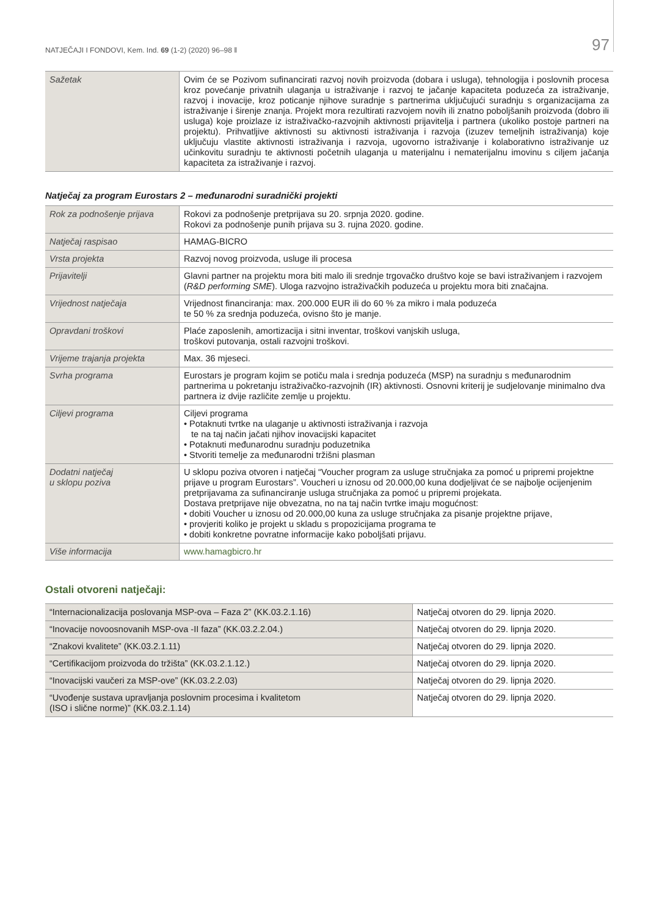NATJEČAJI I FONDOVI, Kem. Ind. 69 (1-2) (2020) 96–98 ‖ 97
| Sažetak | Ovim će se Pozivom sufinancirati razvoj novih proizvoda (dobara i usluga), tehnologija i poslovnih procesa kroz povećanje privatnih ulaganja u istraživanje i razvoj te jačanje kapaciteta poduzeća za istraživanje, razvoj i inovacije, kroz poticanje njihove suradnje s partnerima uključujući suradnju s organizacijama za istraživanje i širenje znanja. Projekt mora rezultirati razvojem novih ili znatno poboljšanih proizvoda (dobro ili usluga) koje proizlaze iz istraživačko-razvojnih aktivnosti prijavitelja i partnera (ukoliko postoje partneri na projektu). Prihvatljive aktivnosti su aktivnosti istraživanja i razvoja (izuzev temeljnih istraživanja) koje uključuju vlastite aktivnosti istraživanja i razvoja, ugovorno istraživanje i kolaborativno istraživanje uz učinkovitu suradnju te aktivnosti početnih ulaganja u materijalnu i nematerijalnu imovinu s ciljem jačanja kapaciteta za istraživanje i razvoj. |
Natječaj za program Eurostars 2 – međunarodni suradnički projekti
| Rok za podnošenje prijava | Rokovi za podnošenje pretprijava su 20. srpnja 2020. godine. Rokovi za podnošenje punih prijava su 3. rujna 2020. godine. |
| Natječaj raspisao | HAMAG-BICRO |
| Vrsta projekta | Razvoj novog proizvoda, usluge ili procesa |
| Prijavitelji | Glavni partner na projektu mora biti malo ili srednje trgovačko društvo koje se bavi istraživanjem i razvojem ( R&D performing SME ). Uloga razvojno istraživačkih poduzeća u projektu mora biti značajna. |
| Vrijednost natječaja | Vrijednost financiranja: max. 200.000 EUR ili do 60 % za mikro i mala poduzeća te 50 % za srednja poduzeća, ovisno što je manje. |
| Opravdani troškovi | Plaće zaposlenih, amortizacija i sitni inventar, troškovi vanjskih usluga, troškovi putovanja, ostali razvojni troškovi. |
| Vrijeme trajanja projekta | Max. 36 mjeseci. |
| Svrha programa | Eurostars je program kojim se potiču mala i srednja poduzeća (MSP) na suradnju s međunarodnim partnerima u pokretanju istraživačko-razvojnih (IR) aktivnosti. Osnovni kriterij je sudjelovanje minimalno dva partnera iz dvije različite zemlje u projektu. |
| Ciljevi programa | Ciljevi programa • Potaknuti tvrtke na ulaganje u aktivnosti istraživanja i razvoja te na taj način jačati njihov inovacijski kapacitet • Potaknuti međunarodnu suradnju poduzetnika • Stvoriti temelje za međunarodni tržišni plasman |
| Dodatni natječaj u sklopu poziva | U sklopu poziva otvoren i natječaj “Voucher program za usluge stručnjaka za pomoć u pripremi projektne prijave u program Eurostars”. Voucheri u iznosu od 20.000,00 kuna dodjeljivat će se najbolje ocijenjenim pretprijavama za sufinanciranje usluga stručnjaka za pomoć u pripremi projekata. Dostava pretprijave nije obvezatna, no na taj način tvrtke imaju mogućnost: • dobiti Voucher u iznosu od 20.000,00 kuna za usluge stručnjaka za pisanje projektne prijave, • provjeriti koliko je projekt u skladu s propozicijama programa te • dobiti konkretne povratne informacije kako poboljšati prijavu. |
| Više informacija | www.hamagbicro.hr |
Ostali otvoreni natječaji:
| “Internacionalizacija poslovanja MSP-ova – Faza 2” (KK.03.2.1.16) | Natječaj otvoren do 29. lipnja 2020. |
| “Inovacije novoosnovanih MSP-ova -II faza” (KK.03.2.2.04.) | Natječaj otvoren do 29. lipnja 2020. |
| “Znakovi kvalitete” (KK.03.2.1.11) | Natječaj otvoren do 29. lipnja 2020. |
| “Certifikacijom proizvoda do tržišta” (KK.03.2.1.12.) | Natječaj otvoren do 29. lipnja 2020. |
| “Inovacijski vaučeri za MSP-ove” (KK.03.2.2.03) | Natječaj otvoren do 29. lipnja 2020. |
| “Uvođenje sustava upravljanja poslovnim procesima i kvalitetom (ISO i slične norme)” (KK.03.2.1.14) | Natječaj otvoren do 29. lipnja 2020. |